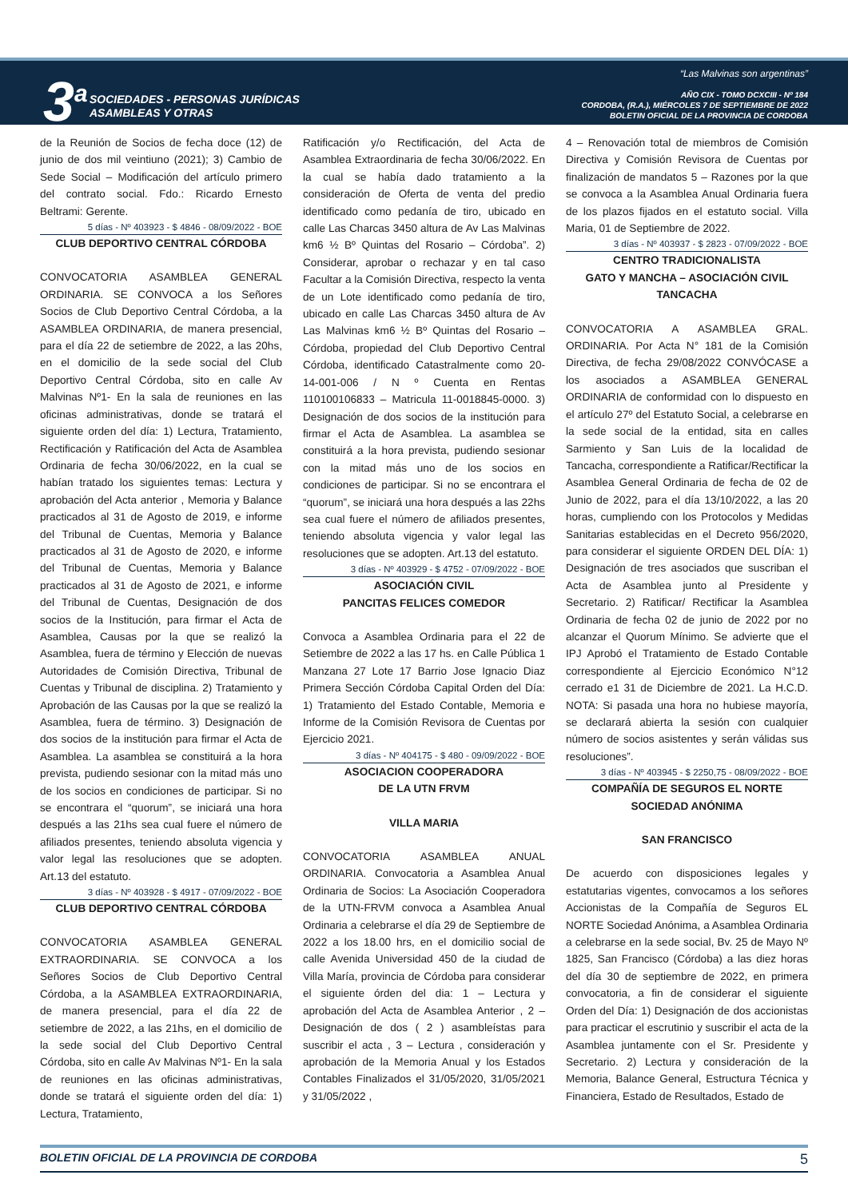3<sup>a</sup>
SOCIEDADES - PERSONAS JURÍDICAS
ASAMBLEAS Y OTRAS
“Las Malvinas son argentinas”
AÑO CIX - TOMO DCXCIII - Nº 184
CORDOBA, (R.A.), MIÉRCOLES 7 DE SEPTIEMBRE DE 2022
BOLETIN OFICIAL DE LA PROVINCIA DE CORDOBA
de la Reunión de Socios de fecha doce (12) de junio de dos mil veintiuno (2021); 3) Cambio de Sede Social – Modificación del artículo primero del contrato social. Fdo.: Ricardo Ernesto Beltrami: Gerente.
5 días - Nº 403923 - $ 4846 - 08/09/2022 - BOE
CLUB DEPORTIVO CENTRAL CÓRDOBA
CONVOCATORIA ASAMBLEA GENERAL ORDINARIA. SE CONVOCA a los Señores Socios de Club Deportivo Central Córdoba, a la ASAMBLEA ORDINARIA, de manera presencial, para el día 22 de setiembre de 2022, a las 20hs, en el domicilio de la sede social del Club Deportivo Central Córdoba, sito en calle Av Malvinas Nº1- En la sala de reuniones en las oficinas administrativas, donde se tratará el siguiente orden del día: 1) Lectura, Tratamiento, Rectificación y Ratificación del Acta de Asamblea Ordinaria de fecha 30/06/2022, en la cual se habían tratado los siguientes temas: Lectura y aprobación del Acta anterior , Memoria y Balance practicados al 31 de Agosto de 2019, e informe del Tribunal de Cuentas, Memoria y Balance practicados al 31 de Agosto de 2020, e informe del Tribunal de Cuentas, Memoria y Balance practicados al 31 de Agosto de 2021, e informe del Tribunal de Cuentas, Designación de dos socios de la Institución, para firmar el Acta de Asamblea, Causas por la que se realizó la Asamblea, fuera de término y Elección de nuevas Autoridades de Comisión Directiva, Tribunal de Cuentas y Tribunal de disciplina. 2) Tratamiento y Aprobación de las Causas por la que se realizó la Asamblea, fuera de término. 3) Designación de dos socios de la institución para firmar el Acta de Asamblea. La asamblea se constituirá a la hora prevista, pudiendo sesionar con la mitad más uno de los socios en condiciones de participar. Si no se encontrara el “quorum”, se iniciará una hora después a las 21hs sea cual fuere el número de afiliados presentes, teniendo absoluta vigencia y valor legal las resoluciones que se adopten. Art.13 del estatuto.
3 días - Nº 403928 - $ 4917 - 07/09/2022 - BOE
CLUB DEPORTIVO CENTRAL CÓRDOBA
CONVOCATORIA ASAMBLEA GENERAL EXTRAORDINARIA. SE CONVOCA a los Señores Socios de Club Deportivo Central Córdoba, a la ASAMBLEA EXTRAORDINARIA, de manera presencial, para el día 22 de setiembre de 2022, a las 21hs, en el domicilio de la sede social del Club Deportivo Central Córdoba, sito en calle Av Malvinas Nº1- En la sala de reuniones en las oficinas administrativas, donde se tratará el siguiente orden del día: 1) Lectura, Tratamiento,
Ratificación y/o Rectificación, del Acta de Asamblea Extraordinaria de fecha 30/06/2022. En la cual se había dado tratamiento a la consideración de Oferta de venta del predio identificado como pedanía de tiro, ubicado en calle Las Charcas 3450 altura de Av Las Malvinas km6 ½ Bº Quintas del Rosario – Córdoba”. 2) Considerar, aprobar o rechazar y en tal caso Facultar a la Comisión Directiva, respecto la venta de un Lote identificado como pedanía de tiro, ubicado en calle Las Charcas 3450 altura de Av Las Malvinas km6 ½ Bº Quintas del Rosario – Córdoba, propiedad del Club Deportivo Central Córdoba, identificado Catastralmente como 20-14-001-006 / N º Cuenta en Rentas 110100106833 – Matricula 11-0018845-0000. 3) Designación de dos socios de la institución para firmar el Acta de Asamblea. La asamblea se constituirá a la hora prevista, pudiendo sesionar con la mitad más uno de los socios en condiciones de participar. Si no se encontrara el “quorum”, se iniciará una hora después a las 22hs sea cual fuere el número de afiliados presentes, teniendo absoluta vigencia y valor legal las resoluciones que se adopten. Art.13 del estatuto.
3 días - Nº 403929 - $ 4752 - 07/09/2022 - BOE
ASOCIACIÓN CIVIL
PANCITAS FELICES COMEDOR
Convoca a Asamblea Ordinaria para el 22 de Setiembre de 2022 a las 17 hs. en Calle Pública 1 Manzana 27 Lote 17 Barrio Jose Ignacio Diaz Primera Sección Córdoba Capital Orden del Día: 1) Tratamiento del Estado Contable, Memoria e Informe de la Comisión Revisora de Cuentas por Ejercicio 2021.
3 días - Nº 404175 - $ 480 - 09/09/2022 - BOE
ASOCIACION COOPERADORA
DE LA UTN FRVM
VILLA MARIA
CONVOCATORIA ASAMBLEA ANUAL ORDINARIA. Convocatoria a Asamblea Anual Ordinaria de Socios: La Asociación Cooperadora de la UTN-FRVM convoca a Asamblea Anual Ordinaria a celebrarse el día 29 de Septiembre de 2022 a los 18.00 hrs, en el domicilio social de calle Avenida Universidad 450 de la ciudad de Villa María, provincia de Córdoba para considerar el siguiente órden del dia: 1 – Lectura y aprobación del Acta de Asamblea Anterior , 2 – Designación de dos ( 2 ) asambleístas para suscribir el acta , 3 – Lectura , consideración y aprobación de la Memoria Anual y los Estados Contables Finalizados el 31/05/2020, 31/05/2021 y 31/05/2022 ,
4 – Renovación total de miembros de Comisión Directiva y Comisión Revisora de Cuentas por finalización de mandatos 5 – Razones por la que se convoca a la Asamblea Anual Ordinaria fuera de los plazos fijados en el estatuto social. Villa Maria, 01 de Septiembre de 2022.
3 días - Nº 403937 - $ 2823 - 07/09/2022 - BOE
CENTRO TRADICIONALISTA
GATO Y MANCHA – ASOCIACIÓN CIVIL
TANCACHA
CONVOCATORIA A ASAMBLEA GRAL. ORDINARIA. Por Acta N° 181 de la Comisión Directiva, de fecha 29/08/2022 CONVÓCASE a los asociados a ASAMBLEA GENERAL ORDINARIA de conformidad con lo dispuesto en el artículo 27º del Estatuto Social, a celebrarse en la sede social de la entidad, sita en calles Sarmiento y San Luis de la localidad de Tancacha, correspondiente a Ratificar/Rectificar la Asamblea General Ordinaria de fecha de 02 de Junio de 2022, para el día 13/10/2022, a las 20 horas, cumpliendo con los Protocolos y Medidas Sanitarias establecidas en el Decreto 956/2020, para considerar el siguiente ORDEN DEL DÍA: 1) Designación de tres asociados que suscriban el Acta de Asamblea junto al Presidente y Secretario. 2) Ratificar/ Rectificar la Asamblea Ordinaria de fecha 02 de junio de 2022 por no alcanzar el Quorum Mínimo. Se advierte que el IPJ Aprobó el Tratamiento de Estado Contable correspondiente al Ejercicio Económico N°12 cerrado e1 31 de Diciembre de 2021. La H.C.D. NOTA: Si pasada una hora no hubiese mayoría, se declarará abierta la sesión con cualquier número de socios asistentes y serán válidas sus resoluciones”.
3 días - Nº 403945 - $ 2250,75 - 08/09/2022 - BOE
COMPAÑÍA DE SEGUROS EL NORTE
SOCIEDAD ANÓNIMA
SAN FRANCISCO
De acuerdo con disposiciones legales y estatutarias vigentes, convocamos a los señores Accionistas de la Compañía de Seguros EL NORTE Sociedad Anónima, a Asamblea Ordinaria a celebrarse en la sede social, Bv. 25 de Mayo Nº 1825, San Francisco (Córdoba) a las diez horas del día 30 de septiembre de 2022, en primera convocatoria, a fin de considerar el siguiente Orden del Día: 1) Designación de dos accionistas para practicar el escrutinio y suscribir el acta de la Asamblea juntamente con el Sr. Presidente y Secretario. 2) Lectura y consideración de la Memoria, Balance General, Estructura Técnica y Financiera, Estado de Resultados, Estado de
BOLETIN OFICIAL DE LA PROVINCIA DE CORDOBA 5